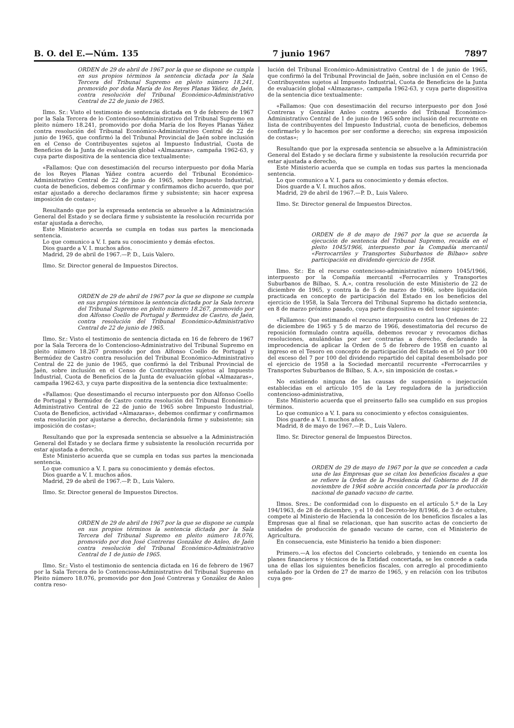B. O. del E.—Núm. 135 7 junio 1967 7897
ORDEN de 29 de abril de 1967 por la que se dispone se cumpla en sus propios términos la sentencia dictada por la Sala Tercera del Tribunal Supremo en pleito número 18.241, promovido por doña María de los Reyes Planas Yáñez, de Jaén, contra resolución del Tribunal Económico-Administrativo Central de 22 de junio de 1965.
Ilmo. Sr.: Visto el testimonio de sentencia dictada en 9 de febrero de 1967 por la Sala Tercera de lo Contencioso-Administrativo del Tribunal Supremo en pleito número 18.241, promovido por doña María de los Reyes Planas Yáñez contra resolución del Tribunal Económico-Administrativo Central de 22 de junio de 1965, que confirmó la del Tribunal Provincial de Jaén sobre inclusión en el Censo de Contribuyentes sujetos al Impuesto Industrial, Cuota de Beneficios de la Junta de evaluación global «Almazaras», campaña 1962-63, y cuya parte dispositiva de la sentencia dice textualmente:
«Fallamos: Que con desestimación del recurso interpuesto por doña María de los Reyes Planas Yáñez contra acuerdo del Tribunal Económico-Administrativo Central de 22 de junio de 1965, sobre Impuesto Industrial, cuota de beneficios, debemos confirmar y confirmamos dicho acuerdo, que por estar ajustado a derecho declaramos firme y subsistente; sin hacer expresa imposición de costas»;
Resultando que por la expresada sentencia se absuelve a la Administración General del Estado y se declara firme y subsistente la resolución recurrida por estar ajustada a derecho,
Este Ministerio acuerda se cumpla en todas sus partes la mencionada sentencia.
Lo que comunico a V. I. para su conocimiento y demás efectos.
Dios guarde a V. I. muchos años.
Madrid, 29 de abril de 1967.—P. D., Luis Valero.
Ilmo. Sr. Director general de Impuestos Directos.
ORDEN de 29 de abril de 1967 por la que se dispone se cumpla en sus propios términos la sentencia dictada por la Sala tercera del Tribunal Supremo en pleito número 18.267, promovido por don Alfonso Coello de Portugal y Bermúdez de Castro, de Jaén, contra resolución del Tribunal Económico-Administrativo Central de 22 de junio de 1965.
Ilmo. Sr.: Visto el testimonio de sentencia dictada en 16 de febrero de 1967 por la Sala Tercera de lo Contencioso-Administrativo del Tribunal Supremo en pleito número 18.267 promovido por don Alfonso Coello de Portugal y Bermúdez de Castro contra resolución del Tribunal Económico-Administrativo Central de 22 de junio de 1965, que confirmó la del Tribunal Provincial de Jaén, sobre inclusión en el Censo de Contribuyentes sujetos al Impuesto Industrial, Cuota de Beneficios de la Junta de evaluación global «Almazaras», campaña 1962-63, y cuya parte dispositiva de la sentencia dice textualmente:
«Fallamos: Que desestimando el recurso interpuesto por don Alfonso Coello de Portugal y Bermúdez de Castro contra resolución del Tribunal Económico-Administrativo Central de 22 de junio de 1965 sobre Impuesto Industrial, Cuota de Beneficios, actividad «Almazaras», debemos confirmar y confirmamos esta resolución por ajustarse a derecho, declarándola firme y subsistente; sin imposición de costas»;
Resultando que por la expresada sentencia se absuelve a la Administración General del Estado y se declara firme y subsistente la resolución recurrida por estar ajustada a derecho,
Este Ministerio acuerda que se cumpla en todas sus partes la mencionada sentencia.
Lo que comunico a V. I. para su conocimiento y demás efectos.
Dios guarde a V. I. muchos años.
Madrid, 29 de abril de 1967.—P. D., Luis Valero.
Ilmo. Sr. Director general de Impuestos Directos.
ORDEN de 29 de abril de 1967 por la que se dispone se cumpla en sus propios términos la sentencia dictada por la Sala Tercera del Tribunal Supremo en pleito número 18.076, promovido por don José Contreras González de Anleo, de Jaén contra resolución del Tribunal Económico-Administrativo Central de 1 de junio de 1965.
Ilmo. Sr.: Visto el testimonio de sentencia dictada en 16 de febrero de 1967 por la Sala Tercera de lo Contencioso-Administrativo del Tribunal Supremo en Pleito número 18.076, promovido por don José Contreras y González de Anleo contra reso-
lución del Tribunal Económico-Administrativo Central de 1 de junio de 1965, que confirmó la del Tribunal Provincial de Jaén, sobre inclusión en el Censo de Contribuyentes sujetos al Impuesto Industrial, Cuota de Beneficios de la Junta de evaluación global «Almazaras», campaña 1962-63, y cuya parte dispositiva de la sentencia dice textualmente:
«Fallamos: Que con desestimación del recurso interpuesto por don José Contreras y González Anleo contra acuerdo del Tribunal Económico-Administrativo Central de 1 de junio de 1965 sobre inclusión del recurrente en lista de contribuyentes del Impuesto Industrial, cuota de beneficios, debemos confirmarlo y lo hacemos por ser conforme a derecho; sin expresa imposición de costas»;
Resultando que por la expresada sentencia se absuelve a la Administración General del Estado y se declara firme y subsistente la resolución recurrida por estar ajustada a derecho,
Este Ministerio acuerda que se cumpla en todas sus partes la mencionada sentencia.
Lo que comunico a V. I. para su conocimiento y demás efectos.
Dios guarde a V. I. muchos años.
Madrid, 29 de abril de 1967.—P. D., Luis Valero.
Ilmo. Sr. Director general de Impuestos Directos.
ORDEN de 8 de mayo de 1967 por la que se acuerda la ejecución de sentencia del Tribunal Supremo, recaída en el pleito 1045/1966, interpuesto por la Compañía mercantil «Ferrocarriles y Transportes Suburbanos de Bilbao» sobre participación en dividendo ejercicio de 1958.
Ilmo. Sr.: En el recurso contencioso-administrativo número 1045/1966, interpuesto por la Compañía mercantil «Ferrocarriles y Transportes Suburbanos de Bilbao, S. A.», contra resolución de este Ministerio de 22 de diciembre de 1965, y contra la de 5 de marzo de 1966, sobre liquidación practicada en concepto de participación del Estado en los beneficios del ejercicio de 1958, la Sala Tercera del Tribunal Supremo ha dictado sentencia, en 8 de marzo próximo pasado, cuya parte dispositiva es del tenor siguiente:
«Fallamos: Que estimando el recurso interpuesto contra las Ordenes de 22 de diciembre de 1965 y 5 de marzo de 1966, desestimatoria del recurso de reposición formulado contra aquélla, debemos revocar y revocamos dichas resoluciones, anulándolas por ser contrarias a derecho, declarando la improcedencia de aplicar la Orden de 5 de febrero de 1958 en cuanto al ingreso en el Tesoro en concepto de participación del Estado en el 50 por 100 del exceso del 7 por 100 del dividendo repartido del capital desembolsado por el ejercicio de 1958 a la Sociedad mercantil recurrente «Ferrocarriles y Transportes Suburbanos de Bilbao, S. A.», sin imposición de costas.»
No existiendo ninguna de las causas de suspensión o inejecución establecidas en el artículo 105 de la Ley reguladora de la jurisdicción contencioso-administrativa,
Este Ministerio acuerda que el preinserto fallo sea cumplido en sus propios términos.
Lo que comunico a V. I. para su conocimiento y efectos consiguientes.
Dios guarde a V. I. muchos años.
Madrid, 8 de mayo de 1967.—P. D., Luis Valero.
Ilmo. Sr. Director general de Impuestos Directos.
ORDEN de 29 de mayo de 1967 por la que se conceden a cada una de las Empresas que se citan los beneficios fiscales a que se refiere la Orden de la Presidencia del Gobierno de 18 de noviembre de 1964 sobre acción concertada por la producción nacional de ganado vacuno de carne.
Ilmos. Sres.: De conformidad con lo dispuesto en el artículo 5.º de la Ley 194/1963, de 28 de diciembre, y el 10 del Decreto-ley 8/1966, de 3 de octubre, compete al Ministerio de Hacienda la concesión de los beneficios fiscales a las Empresas que al final se relacionan, que han suscrito actas de concierto de unidades de producción de ganado vacuno de carne, con el Ministerio de Agricultura.
En consecuencia, este Ministerio ha tenido a bien disponer:
Primero.—A los efectos del Concierto celebrado, y teniendo en cuenta los planes financieros y técnicos de la Entidad concertada, se les concede a cada una de ellas los siguientes beneficios fiscales, con arreglo al procedimiento señalado por la Orden de 27 de marzo de 1965, y en relación con los tributos cuya ges-